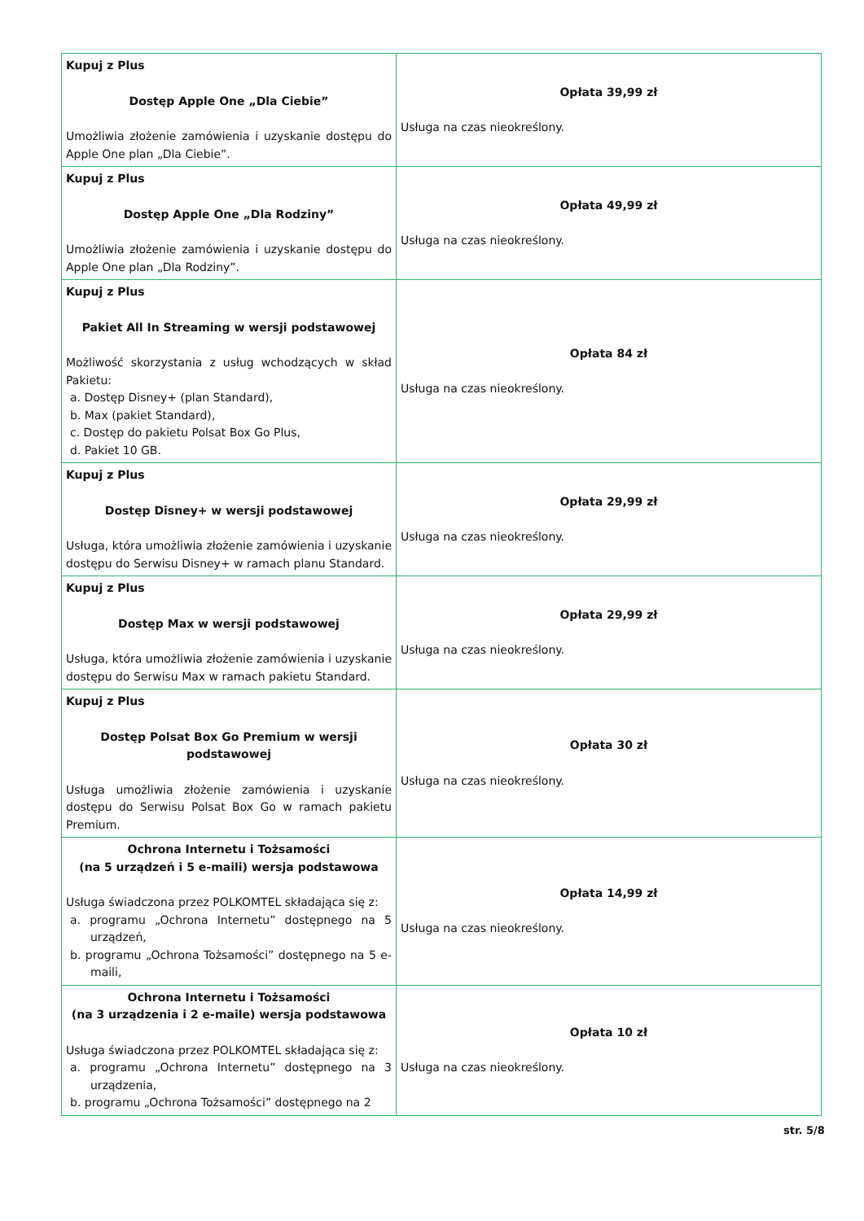| Kupuj z Plus Dostęp Apple One „Dla Ciebie” Umożliwia złożenie zamówienia i uzyskanie dostępu do Apple One plan „Dla Ciebie”. | Opłata 39,99 zł Usługa na czas nieokreślony. |
| Kupuj z Plus Dostęp Apple One „Dla Rodziny” Umożliwia złożenie zamówienia i uzyskanie dostępu do Apple One plan „Dla Rodziny”. | Opłata 49,99 zł Usługa na czas nieokreślony. |
| Kupuj z Plus Pakiet All In Streaming w wersji podstawowej Możliwość skorzystania z usług wchodzących w skład Pakietu: a. Dostęp Disney+ (plan Standard), b. Max (pakiet Standard), c. Dostęp do pakietu Polsat Box Go Plus, d. Pakiet 10 GB. | Opłata 84 zł Usługa na czas nieokreślony. |
| Kupuj z Plus Dostęp Disney+ w wersji podstawowej Usługa, która umożliwia złożenie zamówienia i uzyskanie dostępu do Serwisu Disney+ w ramach planu Standard. | Opłata 29,99 zł Usługa na czas nieokreślony. |
| Kupuj z Plus Dostęp Max w wersji podstawowej Usługa, która umożliwia złożenie zamówienia i uzyskanie dostępu do Serwisu Max w ramach pakietu Standard. | Opłata 29,99 zł Usługa na czas nieokreślony. |
| Kupuj z Plus Dostęp Polsat Box Go Premium w wersji podstawowej Usługa umożliwia złożenie zamówienia i uzyskanie dostępu do Serwisu Polsat Box Go w ramach pakietu Premium. | Opłata 30 zł Usługa na czas nieokreślony. |
| Ochrona Internetu i Tożsamości (na 5 urządzeń i 5 e-maili) wersja podstawowa Usługa świadczona przez POLKOMTEL składająca się z: a. programu „Ochrona Internetu” dostępnego na 5 urządzeń, b. programu „Ochrona Tożsamości” dostępnego na 5 e-maili, | Opłata 14,99 zł Usługa na czas nieokreślony. |
| Ochrona Internetu i Tożsamości (na 3 urządzenia i 2 e-maile) wersja podstawowa Usługa świadczona przez POLKOMTEL składająca się z: a. programu „Ochrona Internetu” dostępnego na 3 urządzenia, b. programu „Ochrona Tożsamości” dostępnego na 2 | Opłata 10 zł Usługa na czas nieokreślony. |
str. 5/8